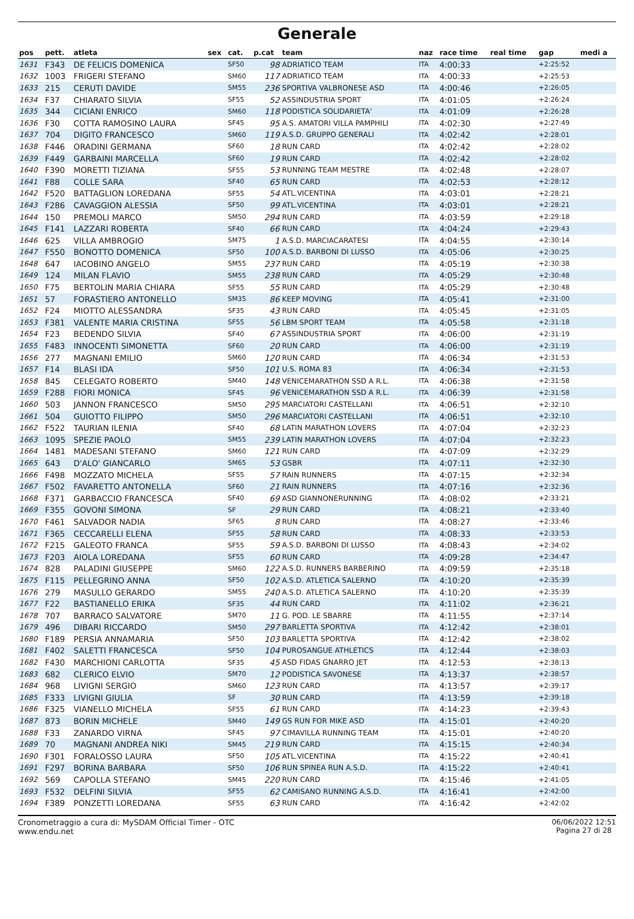Generale
| pos | pett. | atleta | sex | cat. | p.cat | team | naz | race time | real time | gap | medi a |
| --- | --- | --- | --- | --- | --- | --- | --- | --- | --- | --- | --- |
| 1631 | F343 | DE FELICIS DOMENICA | | SF50 | 98 | ADRIATICO TEAM | ITA | 4:00:33 | | +2:25:52 | |
| 1632 | 1003 | FRIGERI STEFANO | | SM60 | 117 | ADRIATICO TEAM | ITA | 4:00:33 | | +2:25:53 | |
| 1633 | 215 | CERUTI DAVIDE | | SM55 | 236 | SPORTIVA VALBRONESE ASD | ITA | 4:00:46 | | +2:26:05 | |
| 1634 | F37 | CHIARATO SILVIA | | SF55 | 52 | ASSINDUSTRIA SPORT | ITA | 4:01:05 | | +2:26:24 | |
| 1635 | 344 | CICIANI ENRICO | | SM60 | 118 | PODISTICA SOLIDARIETA' | ITA | 4:01:09 | | +2:26:28 | |
| 1636 | F30 | COTTA RAMOSINO LAURA | | SF45 | 95 | A.S. AMATORI VILLA PAMPHILI | ITA | 4:02:30 | | +2:27:49 | |
| 1637 | 704 | DIGITO FRANCESCO | | SM60 | 119 | A.S.D. GRUPPO GENERALI | ITA | 4:02:42 | | +2:28:01 | |
| 1638 | F446 | ORADINI GERMANA | | SF60 | 18 | RUN CARD | ITA | 4:02:42 | | +2:28:02 | |
| 1639 | F449 | GARBAINI MARCELLA | | SF60 | 19 | RUN CARD | ITA | 4:02:42 | | +2:28:02 | |
| 1640 | F390 | MORETTI TIZIANA | | SF55 | 53 | RUNNING TEAM MESTRE | ITA | 4:02:48 | | +2:28:07 | |
| 1641 | F88 | COLLE SARA | | SF40 | 65 | RUN CARD | ITA | 4:02:53 | | +2:28:12 | |
| 1642 | F520 | BATTAGLION LOREDANA | | SF55 | 54 | ATL.VICENTINA | ITA | 4:03:01 | | +2:28:21 | |
| 1643 | F286 | CAVAGGION ALESSIA | | SF50 | 99 | ATL.VICENTINA | ITA | 4:03:01 | | +2:28:21 | |
| 1644 | 150 | PREMOLI MARCO | | SM50 | 294 | RUN CARD | ITA | 4:03:59 | | +2:29:18 | |
| 1645 | F141 | LAZZARI ROBERTA | | SF40 | 66 | RUN CARD | ITA | 4:04:24 | | +2:29:43 | |
| 1646 | 625 | VILLA AMBROGIO | | SM75 | 1 | A.S.D. MARCIACARATESI | ITA | 4:04:55 | | +2:30:14 | |
| 1647 | F550 | BONOTTO DOMENICA | | SF50 | 100 | A.S.D. BARBONI DI LUSSO | ITA | 4:05:06 | | +2:30:25 | |
| 1648 | 647 | IACOBINO ANGELO | | SM55 | 237 | RUN CARD | ITA | 4:05:19 | | +2:30:38 | |
| 1649 | 124 | MILAN FLAVIO | | SM55 | 238 | RUN CARD | ITA | 4:05:29 | | +2:30:48 | |
| 1650 | F75 | BERTOLIN MARIA CHIARA | | SF55 | 55 | RUN CARD | ITA | 4:05:29 | | +2:30:48 | |
| 1651 | 57 | FORASTIERO ANTONELLO | | SM35 | 86 | KEEP MOVING | ITA | 4:05:41 | | +2:31:00 | |
| 1652 | F24 | MIOTTO ALESSANDRA | | SF35 | 43 | RUN CARD | ITA | 4:05:45 | | +2:31:05 | |
| 1653 | F381 | VALENTE MARIA CRISTINA | | SF55 | 56 | LBM SPORT TEAM | ITA | 4:05:58 | | +2:31:18 | |
| 1654 | F23 | BEDENDO SILVIA | | SF40 | 67 | ASSINDUSTRIA SPORT | ITA | 4:06:00 | | +2:31:19 | |
| 1655 | F483 | INNOCENTI SIMONETTA | | SF60 | 20 | RUN CARD | ITA | 4:06:00 | | +2:31:19 | |
| 1656 | 277 | MAGNANI EMILIO | | SM60 | 120 | RUN CARD | ITA | 4:06:34 | | +2:31:53 | |
| 1657 | F14 | BLASI IDA | | SF50 | 101 | U.S. ROMA 83 | ITA | 4:06:34 | | +2:31:53 | |
| 1658 | 845 | CELEGATO ROBERTO | | SM40 | 148 | VENICEMARATHON SSD A R.L. | ITA | 4:06:38 | | +2:31:58 | |
| 1659 | F288 | FIORI MONICA | | SF45 | 96 | VENICEMARATHON SSD A R.L. | ITA | 4:06:39 | | +2:31:58 | |
| 1660 | 503 | JANNON FRANCESCO | | SM50 | 295 | MARCIATORI CASTELLANI | ITA | 4:06:51 | | +2:32:10 | |
| 1661 | 504 | GUIOTTO FILIPPO | | SM50 | 296 | MARCIATORI CASTELLANI | ITA | 4:06:51 | | +2:32:10 | |
| 1662 | F522 | TAURIAN ILENIA | | SF40 | 68 | LATIN MARATHON LOVERS | ITA | 4:07:04 | | +2:32:23 | |
| 1663 | 1095 | SPEZIE PAOLO | | SM55 | 239 | LATIN MARATHON LOVERS | ITA | 4:07:04 | | +2:32:23 | |
| 1664 | 1481 | MADESANI STEFANO | | SM60 | 121 | RUN CARD | ITA | 4:07:09 | | +2:32:29 | |
| 1665 | 643 | D'ALO' GIANCARLO | | SM65 | 53 | GSBR | ITA | 4:07:11 | | +2:32:30 | |
| 1666 | F498 | MOZZATO MICHELA | | SF55 | 57 | RAIN RUNNERS | ITA | 4:07:15 | | +2:32:34 | |
| 1667 | F502 | FAVARETTO ANTONELLA | | SF60 | 21 | RAIN RUNNERS | ITA | 4:07:16 | | +2:32:36 | |
| 1668 | F371 | GARBACCIO FRANCESCA | | SF40 | 69 | ASD GIANNONERUNNING | ITA | 4:08:02 | | +2:33:21 | |
| 1669 | F355 | GOVONI SIMONA | | SF | 29 | RUN CARD | ITA | 4:08:21 | | +2:33:40 | |
| 1670 | F461 | SALVADOR NADIA | | SF65 | 8 | RUN CARD | ITA | 4:08:27 | | +2:33:46 | |
| 1671 | F365 | CECCARELLI ELENA | | SF55 | 58 | RUN CARD | ITA | 4:08:33 | | +2:33:53 | |
| 1672 | F215 | GALEOTO FRANCA | | SF55 | 59 | A.S.D. BARBONI DI LUSSO | ITA | 4:08:43 | | +2:34:02 | |
| 1673 | F203 | AIOLA LOREDANA | | SF55 | 60 | RUN CARD | ITA | 4:09:28 | | +2:34:47 | |
| 1674 | 828 | PALADINI GIUSEPPE | | SM60 | 122 | A.S.D. RUNNERS BARBERINO | ITA | 4:09:59 | | +2:35:18 | |
| 1675 | F115 | PELLEGRINO ANNA | | SF50 | 102 | A.S.D. ATLETICA SALERNO | ITA | 4:10:20 | | +2:35:39 | |
| 1676 | 279 | MASULLO GERARDO | | SM55 | 240 | A.S.D. ATLETICA SALERNO | ITA | 4:10:20 | | +2:35:39 | |
| 1677 | F22 | BASTIANELLO ERIKA | | SF35 | 44 | RUN CARD | ITA | 4:11:02 | | +2:36:21 | |
| 1678 | 707 | BARRACO SALVATORE | | SM70 | 11 | G. POD. LE SBARRE | ITA | 4:11:55 | | +2:37:14 | |
| 1679 | 496 | DIBARI RICCARDO | | SM50 | 297 | BARLETTA SPORTIVA | ITA | 4:12:42 | | +2:38:01 | |
| 1680 | F189 | PERSIA ANNAMARIA | | SF50 | 103 | BARLETTA SPORTIVA | ITA | 4:12:42 | | +2:38:02 | |
| 1681 | F402 | SALETTI FRANCESCA | | SF50 | 104 | PUROSANGUE ATHLETICS | ITA | 4:12:44 | | +2:38:03 | |
| 1682 | F430 | MARCHIONI CARLOTTA | | SF35 | 45 | ASD FIDAS GNARRO JET | ITA | 4:12:53 | | +2:38:13 | |
| 1683 | 682 | CLERICO ELVIO | | SM70 | 12 | PODISTICA SAVONESE | ITA | 4:13:37 | | +2:38:57 | |
| 1684 | 968 | LIVIGNI SERGIO | | SM60 | 123 | RUN CARD | ITA | 4:13:57 | | +2:39:17 | |
| 1685 | F333 | LIVIGNI GIULIA | | SF | 30 | RUN CARD | ITA | 4:13:59 | | +2:39:18 | |
| 1686 | F325 | VIANELLO MICHELA | | SF55 | 61 | RUN CARD | ITA | 4:14:23 | | +2:39:43 | |
| 1687 | 873 | BORIN MICHELE | | SM40 | 149 | GS RUN FOR MIKE ASD | ITA | 4:15:01 | | +2:40:20 | |
| 1688 | F33 | ZANARDO VIRNA | | SF45 | 97 | CIMAVILLA RUNNING TEAM | ITA | 4:15:01 | | +2:40:20 | |
| 1689 | 70 | MAGNANI ANDREA NIKI | | SM45 | 219 | RUN CARD | ITA | 4:15:15 | | +2:40:34 | |
| 1690 | F301 | FORALOSSO LAURA | | SF50 | 105 | ATL.VICENTINA | ITA | 4:15:22 | | +2:40:41 | |
| 1691 | F297 | BORINA BARBARA | | SF50 | 106 | RUN SPINEA RUN A.S.D. | ITA | 4:15:22 | | +2:40:41 | |
| 1692 | 569 | CAPOLLA STEFANO | | SM45 | 220 | RUN CARD | ITA | 4:15:46 | | +2:41:05 | |
| 1693 | F532 | DELFINI SILVIA | | SF55 | 62 | CAMISANO RUNNING A.S.D. | ITA | 4:16:41 | | +2:42:00 | |
| 1694 | F389 | PONZETTI LOREDANA | | SF55 | 63 | RUN CARD | ITA | 4:16:42 | | +2:42:02 | |
Cronometraggio a cura di: MySDAM Official Timer - OTC
www.endu.net
06/06/2022 12:51
Pagina 27 di 28